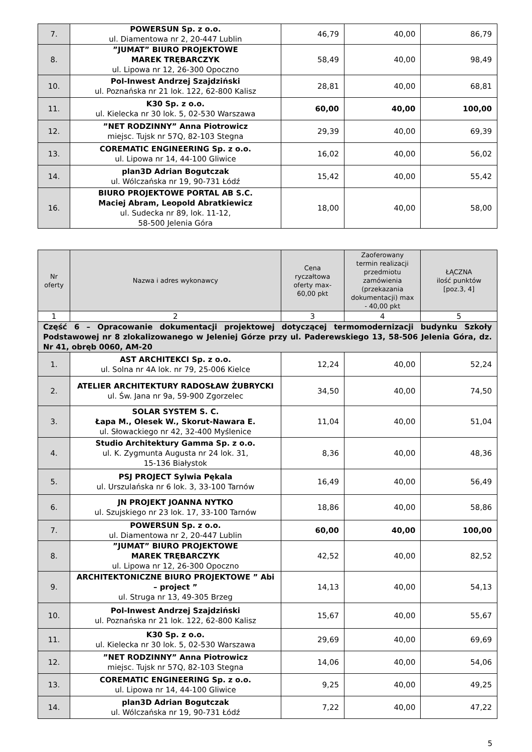| 7. | POWERSUN Sp. z o.o. ul. Diamentowa nr 2, 20-447 Lublin | 46,79 | 40,00 | 86,79 |
| 8. | ”JUMAT” BIURO PROJEKTOWE MAREK TRĘBARCZYK ul. Lipowa nr 12, 26-300 Opoczno | 58,49 | 40,00 | 98,49 |
| 10. | Pol-Inwest Andrzej Szajdziński ul. Poznańska nr 21 lok. 122, 62-800 Kalisz | 28,81 | 40,00 | 68,81 |
| 11. | K30 Sp. z o.o. ul. Kielecka nr 30 lok. 5, 02-530 Warszawa | 60,00 | 40,00 | 100,00 |
| 12. | ”NET RODZINNY” Anna Piotrowicz miejsc. Tujsk nr 57Q, 82-103 Stegna | 29,39 | 40,00 | 69,39 |
| 13. | COREMATIC ENGINEERING Sp. z o.o. ul. Lipowa nr 14, 44-100 Gliwice | 16,02 | 40,00 | 56,02 |
| 14. | plan3D Adrian Bogutczak ul. Wólczańska nr 19, 90-731 Łódź | 15,42 | 40,00 | 55,42 |
| 16. | BIURO PROJEKTOWE PORTAL AB S.C. Maciej Abram, Leopold Abratkiewicz ul. Sudecka nr 89, lok. 11-12, 58-500 Jelenia Góra | 18,00 | 40,00 | 58,00 |
| Nr oferty | Nazwa i adres wykonawcy | Cena ryczałtowa oferty max-60,00 pkt | Zaoferowany termin realizacji przedmiotu zamówienia (przekazania dokumentacji) max - 40,00 pkt | ŁĄCZNA ilość punktów [poz.3, 4] |
| --- | --- | --- | --- | --- |
| 1 | 2 | 3 | 4 | 5 |
| Część 6 – Opracowanie dokumentacji projektowej dotyczącej termomodernizacji budynku Szkoły Podstawowej nr 8 zlokalizowanego w Jeleniej Górze przy ul. Paderewskiego 13, 58-506 Jelenia Góra, dz. Nr 41, obręb 0060, AM-20 | | | | |
| 1. | AST ARCHITEKCI Sp. z o.o. ul. Solna nr 4A lok. nr 79, 25-006 Kielce | 12,24 | 40,00 | 52,24 |
| 2. | ATELIER ARCHITEKTURY RADOSŁAW ŻUBRYCKI ul. Św. Jana nr 9a, 59-900 Zgorzelec | 34,50 | 40,00 | 74,50 |
| 3. | SOLAR SYSTEM S. C. Łapa M., Olesek W., Skorut-Nawara E. ul. Słowackiego nr 42, 32-400 Myślenice | 11,04 | 40,00 | 51,04 |
| 4. | Studio Architektury Gamma Sp. z o.o. ul. K. Zygmunta Augusta nr 24 lok. 31, 15-136 Białystok | 8,36 | 40,00 | 48,36 |
| 5. | PSJ PROJECT Sylwia Pękala ul. Urszulańska nr 6 lok. 3, 33-100 Tarnów | 16,49 | 40,00 | 56,49 |
| 6. | JN PROJEKT JOANNA NYTKO ul. Szujskiego nr 23 lok. 17, 33-100 Tarnów | 18,86 | 40,00 | 58,86 |
| 7. | POWERSUN Sp. z o.o. ul. Diamentowa nr 2, 20-447 Lublin | 60,00 | 40,00 | 100,00 |
| 8. | ”JUMAT” BIURO PROJEKTOWE MAREK TRĘBARCZYK ul. Lipowa nr 12, 26-300 Opoczno | 42,52 | 40,00 | 82,52 |
| 9. | ARCHITEKTONICZNE BIURO PROJEKTOWE ” Abi – project ” ul. Struga nr 13, 49-305 Brzeg | 14,13 | 40,00 | 54,13 |
| 10. | Pol-Inwest Andrzej Szajdziński ul. Poznańska nr 21 lok. 122, 62-800 Kalisz | 15,67 | 40,00 | 55,67 |
| 11. | K30 Sp. z o.o. ul. Kielecka nr 30 lok. 5, 02-530 Warszawa | 29,69 | 40,00 | 69,69 |
| 12. | ”NET RODZINNY” Anna Piotrowicz miejsc. Tujsk nr 57Q, 82-103 Stegna | 14,06 | 40,00 | 54,06 |
| 13. | COREMATIC ENGINEERING Sp. z o.o. ul. Lipowa nr 14, 44-100 Gliwice | 9,25 | 40,00 | 49,25 |
| 14. | plan3D Adrian Bogutczak ul. Wólczańska nr 19, 90-731 Łódź | 7,22 | 40,00 | 47,22 |
5